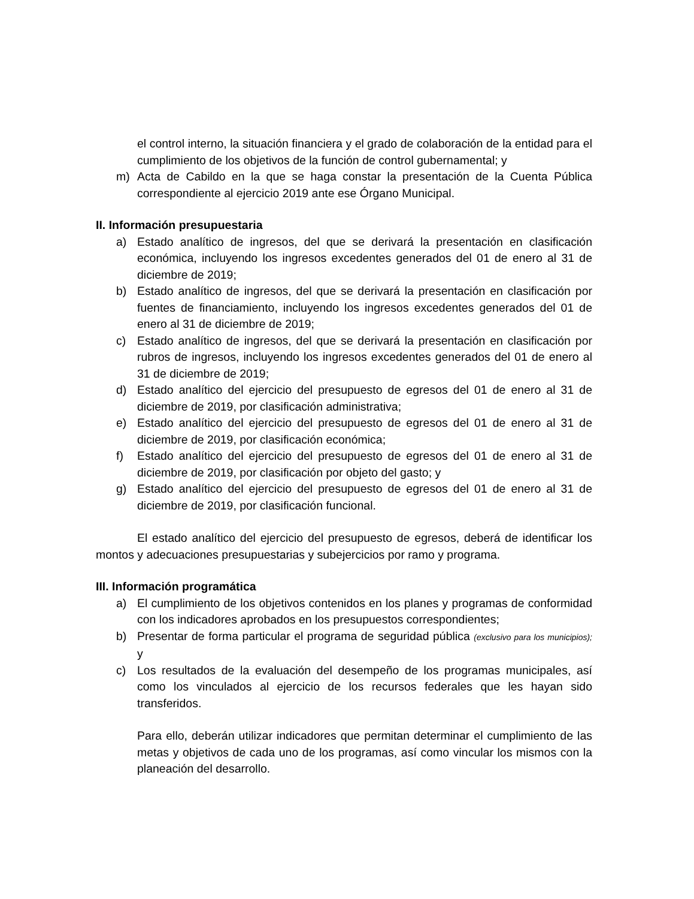el control interno, la situación financiera y el grado de colaboración de la entidad para el cumplimiento de los objetivos de la función de control gubernamental; y
m) Acta de Cabildo en la que se haga constar la presentación de la Cuenta Pública correspondiente al ejercicio 2019 ante ese Órgano Municipal.
II. Información presupuestaria
a) Estado analítico de ingresos, del que se derivará la presentación en clasificación económica, incluyendo los ingresos excedentes generados del 01 de enero al 31 de diciembre de 2019;
b) Estado analítico de ingresos, del que se derivará la presentación en clasificación por fuentes de financiamiento, incluyendo los ingresos excedentes generados del 01 de enero al 31 de diciembre de 2019;
c) Estado analítico de ingresos, del que se derivará la presentación en clasificación por rubros de ingresos, incluyendo los ingresos excedentes generados del 01 de enero al 31 de diciembre de 2019;
d) Estado analítico del ejercicio del presupuesto de egresos del 01 de enero al 31 de diciembre de 2019, por clasificación administrativa;
e) Estado analítico del ejercicio del presupuesto de egresos del 01 de enero al 31 de diciembre de 2019, por clasificación económica;
f) Estado analítico del ejercicio del presupuesto de egresos del 01 de enero al 31 de diciembre de 2019, por clasificación por objeto del gasto; y
g) Estado analítico del ejercicio del presupuesto de egresos del 01 de enero al 31 de diciembre de 2019, por clasificación funcional.
El estado analítico del ejercicio del presupuesto de egresos, deberá de identificar los montos y adecuaciones presupuestarias y subejercicios por ramo y programa.
III. Información programática
a) El cumplimiento de los objetivos contenidos en los planes y programas de conformidad con los indicadores aprobados en los presupuestos correspondientes;
b) Presentar de forma particular el programa de seguridad pública (exclusivo para los municipios); y
c) Los resultados de la evaluación del desempeño de los programas municipales, así como los vinculados al ejercicio de los recursos federales que les hayan sido transferidos.
Para ello, deberán utilizar indicadores que permitan determinar el cumplimiento de las metas y objetivos de cada uno de los programas, así como vincular los mismos con la planeación del desarrollo.